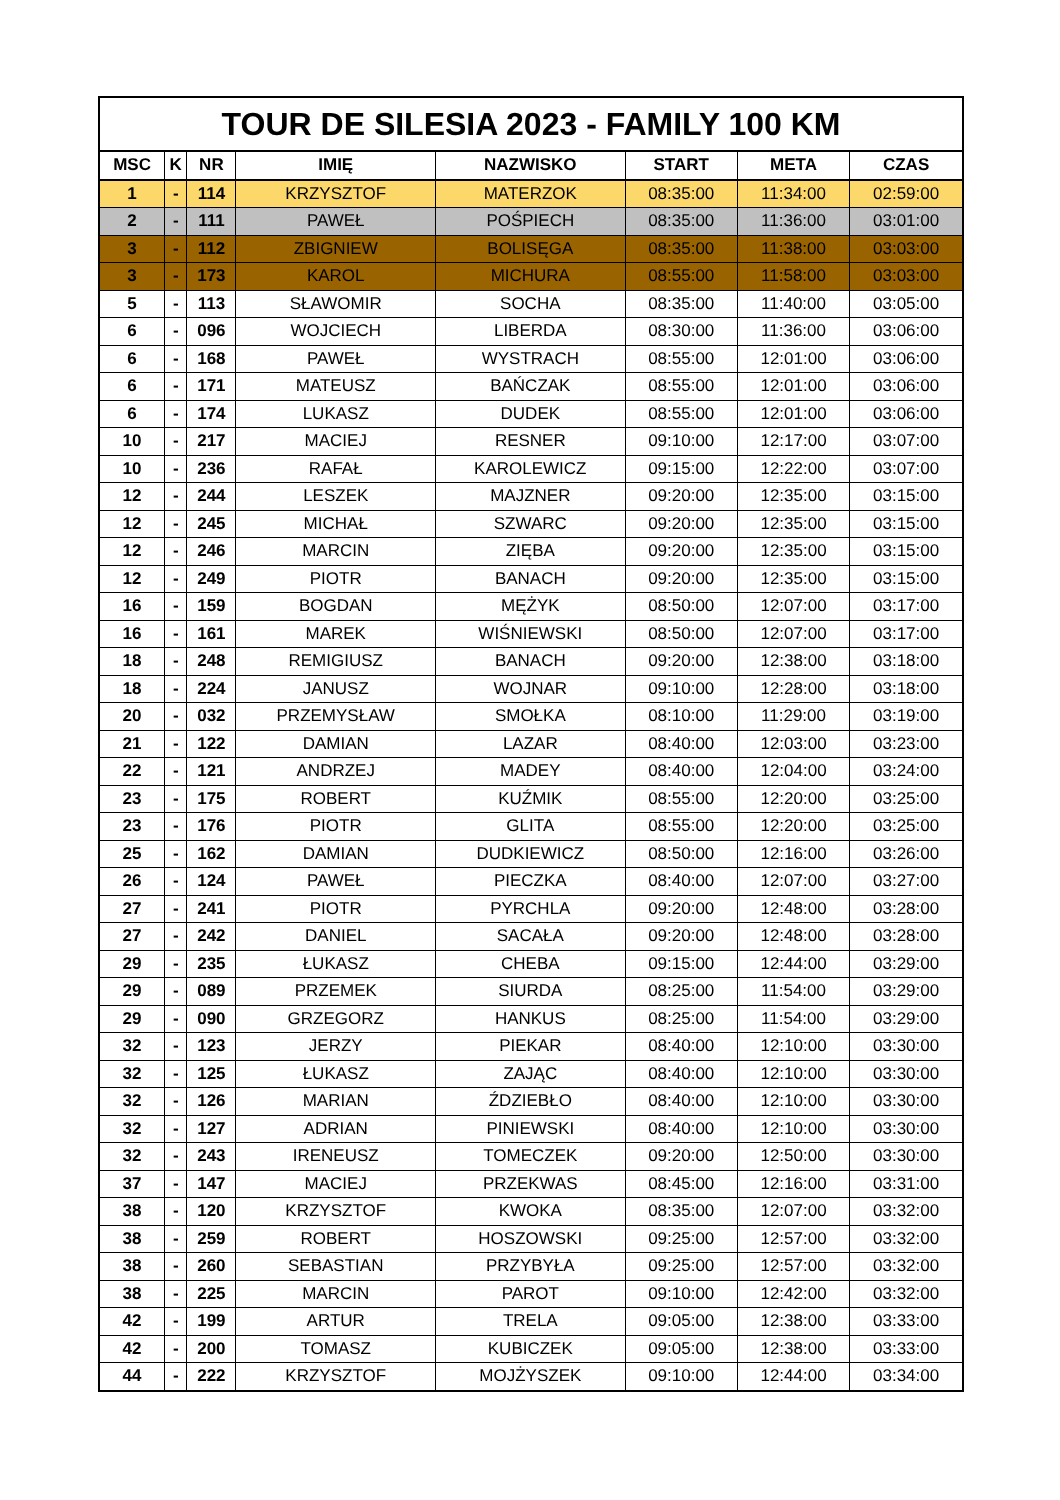| TOUR DE SILESIA 2023 - FAMILY 100 KM | | | | | | | |
| --- | --- | --- | --- | --- | --- | --- | --- |
| MSC | K | NR | IMIĘ | NAZWISKO | START | META | CZAS |
| 1 | - | 114 | KRZYSZTOF | MATERZOK | 08:35:00 | 11:34:00 | 02:59:00 |
| 2 | - | 111 | PAWEŁ | POŚPIECH | 08:35:00 | 11:36:00 | 03:01:00 |
| 3 | - | 112 | ZBIGNIEW | BOLISĘGA | 08:35:00 | 11:38:00 | 03:03:00 |
| 3 | - | 173 | KAROL | MICHURA | 08:55:00 | 11:58:00 | 03:03:00 |
| 5 | - | 113 | SŁAWOMIR | SOCHA | 08:35:00 | 11:40:00 | 03:05:00 |
| 6 | - | 096 | WOJCIECH | LIBERDA | 08:30:00 | 11:36:00 | 03:06:00 |
| 6 | - | 168 | PAWEŁ | WYSTRACH | 08:55:00 | 12:01:00 | 03:06:00 |
| 6 | - | 171 | MATEUSZ | BAŃCZAK | 08:55:00 | 12:01:00 | 03:06:00 |
| 6 | - | 174 | LUKASZ | DUDEK | 08:55:00 | 12:01:00 | 03:06:00 |
| 10 | - | 217 | MACIEJ | RESNER | 09:10:00 | 12:17:00 | 03:07:00 |
| 10 | - | 236 | RAFAŁ | KAROLEWICZ | 09:15:00 | 12:22:00 | 03:07:00 |
| 12 | - | 244 | LESZEK | MAJZNER | 09:20:00 | 12:35:00 | 03:15:00 |
| 12 | - | 245 | MICHAŁ | SZWARC | 09:20:00 | 12:35:00 | 03:15:00 |
| 12 | - | 246 | MARCIN | ZIĘBA | 09:20:00 | 12:35:00 | 03:15:00 |
| 12 | - | 249 | PIOTR | BANACH | 09:20:00 | 12:35:00 | 03:15:00 |
| 16 | - | 159 | BOGDAN | MĘŻYK | 08:50:00 | 12:07:00 | 03:17:00 |
| 16 | - | 161 | MAREK | WIŚNIEWSKI | 08:50:00 | 12:07:00 | 03:17:00 |
| 18 | - | 248 | REMIGIUSZ | BANACH | 09:20:00 | 12:38:00 | 03:18:00 |
| 18 | - | 224 | JANUSZ | WOJNAR | 09:10:00 | 12:28:00 | 03:18:00 |
| 20 | - | 032 | PRZEMYSŁAW | SMOŁKA | 08:10:00 | 11:29:00 | 03:19:00 |
| 21 | - | 122 | DAMIAN | LAZAR | 08:40:00 | 12:03:00 | 03:23:00 |
| 22 | - | 121 | ANDRZEJ | MADEY | 08:40:00 | 12:04:00 | 03:24:00 |
| 23 | - | 175 | ROBERT | KUŹMIK | 08:55:00 | 12:20:00 | 03:25:00 |
| 23 | - | 176 | PIOTR | GLITA | 08:55:00 | 12:20:00 | 03:25:00 |
| 25 | - | 162 | DAMIAN | DUDKIEWICZ | 08:50:00 | 12:16:00 | 03:26:00 |
| 26 | - | 124 | PAWEŁ | PIECZKA | 08:40:00 | 12:07:00 | 03:27:00 |
| 27 | - | 241 | PIOTR | PYRCHLA | 09:20:00 | 12:48:00 | 03:28:00 |
| 27 | - | 242 | DANIEL | SACAŁA | 09:20:00 | 12:48:00 | 03:28:00 |
| 29 | - | 235 | ŁUKASZ | CHEBA | 09:15:00 | 12:44:00 | 03:29:00 |
| 29 | - | 089 | PRZEMEK | SIURDA | 08:25:00 | 11:54:00 | 03:29:00 |
| 29 | - | 090 | GRZEGORZ | HANKUS | 08:25:00 | 11:54:00 | 03:29:00 |
| 32 | - | 123 | JERZY | PIEKAR | 08:40:00 | 12:10:00 | 03:30:00 |
| 32 | - | 125 | ŁUKASZ | ZAJĄC | 08:40:00 | 12:10:00 | 03:30:00 |
| 32 | - | 126 | MARIAN | ŹDZIEBŁO | 08:40:00 | 12:10:00 | 03:30:00 |
| 32 | - | 127 | ADRIAN | PINIEWSKI | 08:40:00 | 12:10:00 | 03:30:00 |
| 32 | - | 243 | IRENEUSZ | TOMECZEK | 09:20:00 | 12:50:00 | 03:30:00 |
| 37 | - | 147 | MACIEJ | PRZEKWAS | 08:45:00 | 12:16:00 | 03:31:00 |
| 38 | - | 120 | KRZYSZTOF | KWOKA | 08:35:00 | 12:07:00 | 03:32:00 |
| 38 | - | 259 | ROBERT | HOSZOWSKI | 09:25:00 | 12:57:00 | 03:32:00 |
| 38 | - | 260 | SEBASTIAN | PRZYBYŁA | 09:25:00 | 12:57:00 | 03:32:00 |
| 38 | - | 225 | MARCIN | PAROT | 09:10:00 | 12:42:00 | 03:32:00 |
| 42 | - | 199 | ARTUR | TRELA | 09:05:00 | 12:38:00 | 03:33:00 |
| 42 | - | 200 | TOMASZ | KUBICZEK | 09:05:00 | 12:38:00 | 03:33:00 |
| 44 | - | 222 | KRZYSZTOF | MOJŻYSZEK | 09:10:00 | 12:44:00 | 03:34:00 |